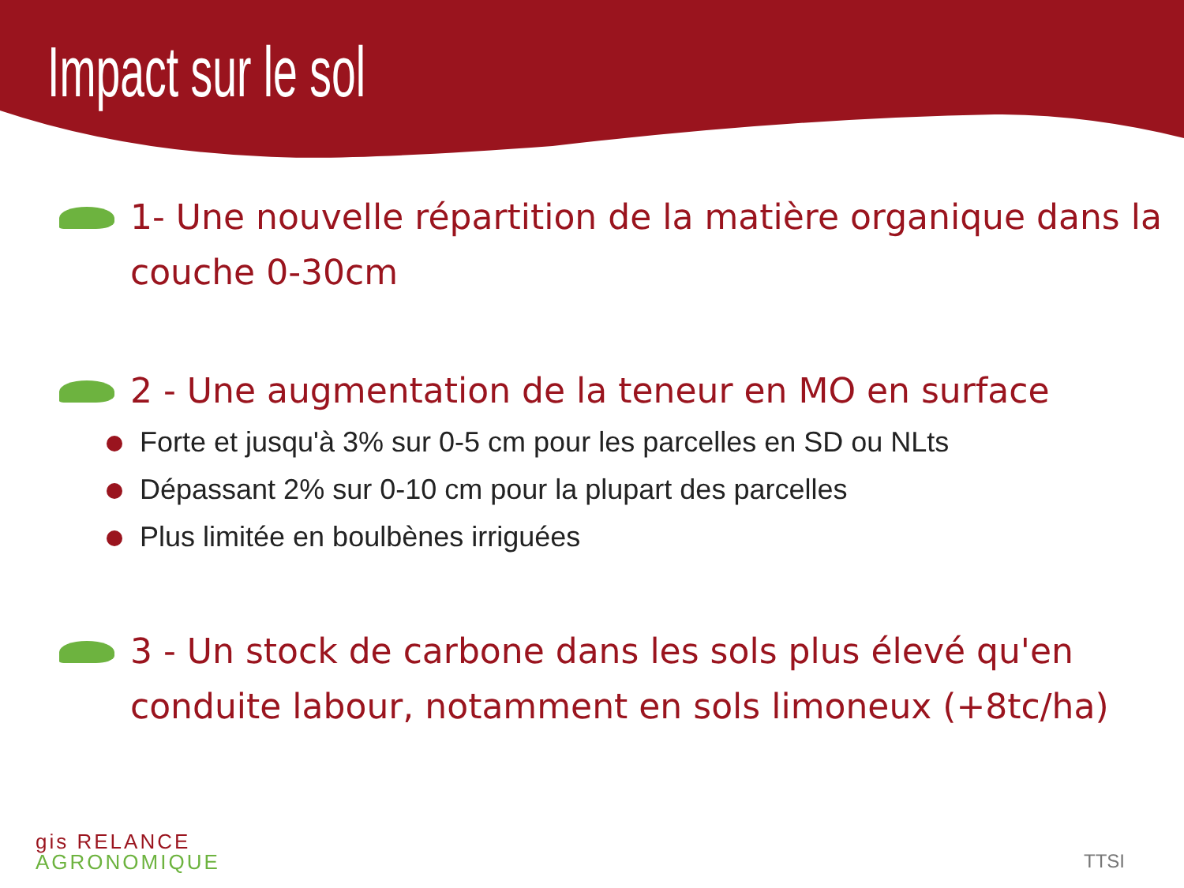Impact sur le sol
1- Une nouvelle répartition de la matière organique dans la couche 0-30cm
2 - Une augmentation de la teneur en MO en surface
Forte et jusqu'à 3% sur 0-5 cm pour les parcelles en SD ou NLts
Dépassant 2% sur 0-10 cm pour la plupart des parcelles
Plus limitée en boulbènes irriguées
3 - Un stock de carbone dans les sols plus élevé qu'en conduite labour, notamment en sols limoneux (+8tc/ha)
gis RELANCE
AGRONOMIQUE
TTSI